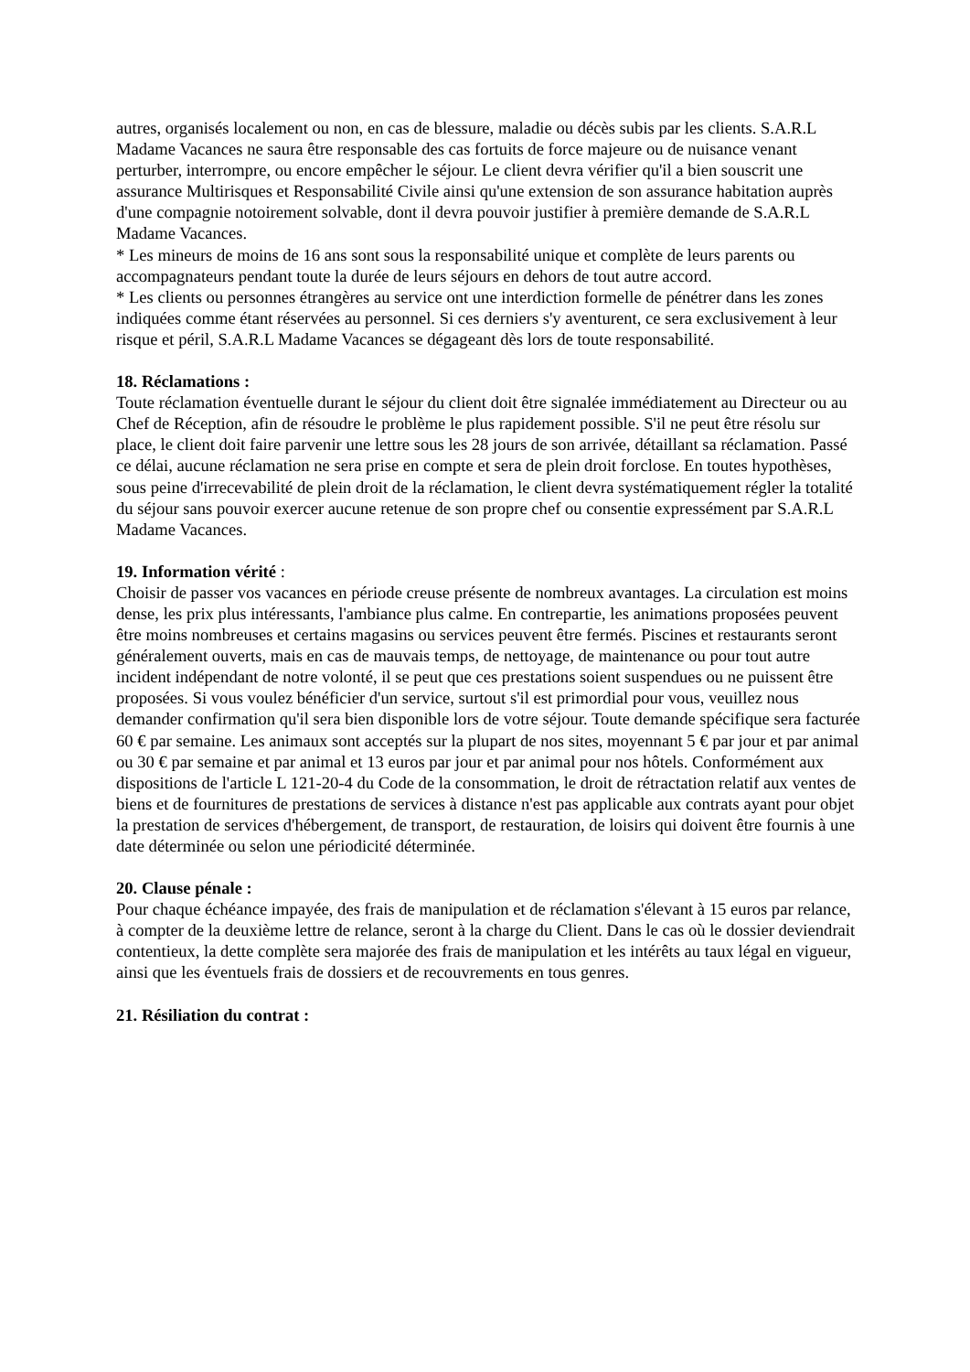autres, organisés localement ou non, en cas de blessure, maladie ou décès subis par les clients. S.A.R.L Madame Vacances ne saura être responsable des cas fortuits de force majeure ou de nuisance venant perturber, interrompre, ou encore empêcher le séjour. Le client devra vérifier qu'il a bien souscrit une assurance Multirisques et Responsabilité Civile ainsi qu'une extension de son assurance habitation auprès d'une compagnie notoirement solvable, dont il devra pouvoir justifier à première demande de S.A.R.L Madame Vacances.
* Les mineurs de moins de 16 ans sont sous la responsabilité unique et complète de leurs parents ou accompagnateurs pendant toute la durée de leurs séjours en dehors de tout autre accord.
* Les clients ou personnes étrangères au service ont une interdiction formelle de pénétrer dans les zones indiquées comme étant réservées au personnel. Si ces derniers s'y aventurent, ce sera exclusivement à leur risque et péril, S.A.R.L Madame Vacances se dégageant dès lors de toute responsabilité.
18. Réclamations :
Toute réclamation éventuelle durant le séjour du client doit être signalée immédiatement au Directeur ou au Chef de Réception, afin de résoudre le problème le plus rapidement possible. S'il ne peut être résolu sur place, le client doit faire parvenir une lettre sous les 28 jours de son arrivée, détaillant sa réclamation. Passé ce délai, aucune réclamation ne sera prise en compte et sera de plein droit forclose. En toutes hypothèses, sous peine d'irrecevabilité de plein droit de la réclamation, le client devra systématiquement régler la totalité du séjour sans pouvoir exercer aucune retenue de son propre chef ou consentie expressément par S.A.R.L Madame Vacances.
19. Information vérité :
Choisir de passer vos vacances en période creuse présente de nombreux avantages. La circulation est moins dense, les prix plus intéressants, l'ambiance plus calme. En contrepartie, les animations proposées peuvent être moins nombreuses et certains magasins ou services peuvent être fermés. Piscines et restaurants seront généralement ouverts, mais en cas de mauvais temps, de nettoyage, de maintenance ou pour tout autre incident indépendant de notre volonté, il se peut que ces prestations soient suspendues ou ne puissent être proposées. Si vous voulez bénéficier d'un service, surtout s'il est primordial pour vous, veuillez nous demander confirmation qu'il sera bien disponible lors de votre séjour. Toute demande spécifique sera facturée 60 € par semaine. Les animaux sont acceptés sur la plupart de nos sites, moyennant 5 € par jour et par animal ou 30 € par semaine et par animal et 13 euros par jour et par animal pour nos hôtels. Conformément aux dispositions de l'article L 121-20-4 du Code de la consommation, le droit de rétractation relatif aux ventes de biens et de fournitures de prestations de services à distance n'est pas applicable aux contrats ayant pour objet la prestation de services d'hébergement, de transport, de restauration, de loisirs qui doivent être fournis à une date déterminée ou selon une périodicité déterminée.
20. Clause pénale :
Pour chaque échéance impayée, des frais de manipulation et de réclamation s'élevant à 15 euros par relance, à compter de la deuxième lettre de relance, seront à la charge du Client. Dans le cas où le dossier deviendrait contentieux, la dette complète sera majorée des frais de manipulation et les intérêts au taux légal en vigueur, ainsi que les éventuels frais de dossiers et de recouvrements en tous genres.
21. Résiliation du contrat :